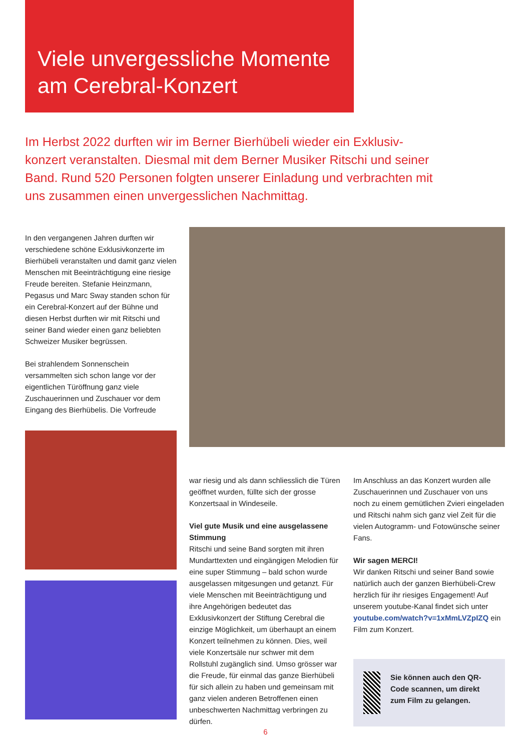Viele unvergessliche Momente am Cerebral-Konzert
Im Herbst 2022 durften wir im Berner Bierhübeli wieder ein Exklusiv-konzert veranstalten. Diesmal mit dem Berner Musiker Ritschi und seiner Band. Rund 520 Personen folgten unserer Einladung und verbrachten mit uns zusammen einen unvergesslichen Nachmittag.
In den vergangenen Jahren durften wir verschiedene schöne Exklusivkonzerte im Bierhübeli veranstalten und damit ganz vielen Menschen mit Beeinträchtigung eine riesige Freude bereiten. Stefanie Heinzmann, Pegasus und Marc Sway standen schon für ein Cerebral-Konzert auf der Bühne und diesen Herbst durften wir mit Ritschi und seiner Band wieder einen ganz beliebten Schweizer Musiker begrüssen.
Bei strahlendem Sonnenschein versammelten sich schon lange vor der eigentlichen Türöffnung ganz viele Zuschauerinnen und Zuschauer vor dem Eingang des Bierhübelis. Die Vorfreude
war riesig und als dann schliesslich die Türen geöffnet wurden, füllte sich der grosse Konzertsaal in Windeseile.
Viel gute Musik und eine ausgelassene Stimmung
Ritschi und seine Band sorgten mit ihren Mundarttexten und eingängigen Melodien für eine super Stimmung – bald schon wurde ausgelassen mitgesungen und getanzt. Für viele Menschen mit Beeinträchtigung und ihre Angehörigen bedeutet das Exklusivkonzert der Stiftung Cerebral die einzige Möglichkeit, um überhaupt an einem Konzert teilnehmen zu können. Dies, weil viele Konzertsäle nur schwer mit dem Rollstuhl zugänglich sind. Umso grösser war die Freude, für einmal das ganze Bierhübeli für sich allein zu haben und gemeinsam mit ganz vielen anderen Betroffenen einen unbeschwerten Nachmittag verbringen zu dürfen.
Im Anschluss an das Konzert wurden alle Zuschauerinnen und Zuschauer von uns noch zu einem gemütlichen Zvieri eingeladen und Ritschi nahm sich ganz viel Zeit für die vielen Autogramm- und Fotowünsche seiner Fans.
Wir sagen MERCI!
Wir danken Ritschi und seiner Band sowie natürlich auch der ganzen Bierhübeli-Crew herzlich für ihr riesiges Engagement! Auf unserem youtube-Kanal findet sich unter youtube.com/watch?v=1xMmLVZpIZQ ein Film zum Konzert.
Sie können auch den QR-Code scannen, um direkt zum Film zu gelangen.
6